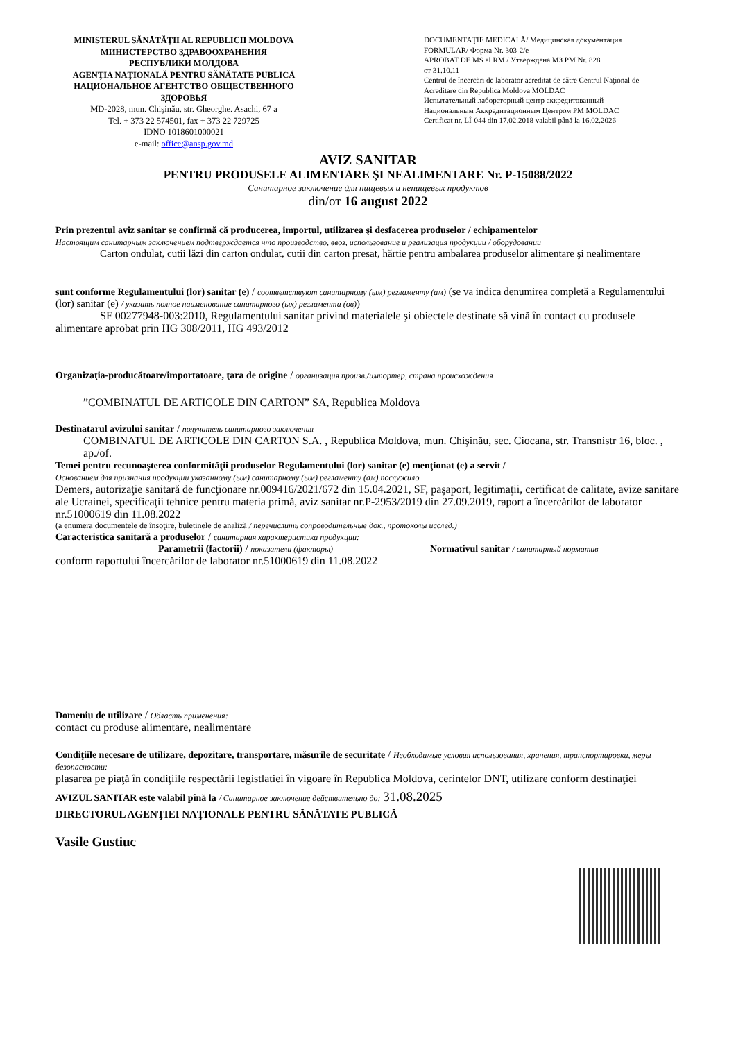MINISTERUL SĂNĂTĂŢII AL REPUBLICII MOLDOVA
МИНИСТЕРСТВО ЗДРАВООХРАНЕНИЯ
РЕСПУБЛИКИ МОЛДОВА
AGENŢIA NAŢIONALĂ PENTRU SĂNĂTATE PUBLICĂ
НАЦИОНАЛЬНОЕ АГЕНТСТВО ОБЩЕСТВЕННОГО ЗДОРОВЬЯ
MD-2028, mun. Chişinău, str. Gheorghe. Asachi, 67 a
Tel. + 373 22 574501, fax + 373 22 729725
IDNO 1018601000021
e-mail: office@ansp.gov.md
DOCUMENTAŢIE MEDICALĂ/ Медицинская документация
FORMULAR/ Форма Nr. 303-2/e
APROBAT DE MS al RM / Утверждена МЗ РМ Nr. 828
от 31.10.11
Centrul de încercări de laborator acreditat de către Centrul Naţional de Acreditare din Republica Moldova MOLDAC
Испытательный лабораторный центр аккредитованный Национальным Аккредитационным Центром РМ MOLDAC
Certificat nr. LÎ-044 din 17.02.2018 valabil până la 16.02.2026
AVIZ SANITAR
PENTRU PRODUSELE ALIMENTARE ŞI NEALIMENTARE Nr. P-15088/2022
Санитарное заключение для пищевых и непищевых продуктов
din/от 16 august 2022
Prin prezentul aviz sanitar se confirmă că producerea, importul, utilizarea şi desfacerea produselor / echipamentelor
Настоящим санитарным заключением подтверждается что производство, ввоз, использование и реализация продукции / оборудовании
Carton ondulat, cutii lăzi din carton ondulat, cutii din carton presat, hărtie pentru ambalarea produselor alimentare şi nealimentare
sunt conforme Regulamentului (lor) sanitar (e) / соответствуют санитарному (ым) регламенту (ам) (se va indica denumirea completă a Regulamentului (lor) sanitar (e) / указать полное наименование санитарного (ых) регламента (ов))
SF 00277948-003:2010, Regulamentului sanitar privind materialele şi obiectele destinate să vină în contact cu produsele alimentare aprobat prin HG 308/2011, HG 493/2012
Organizaţia-producătoare/importatoare, ţara de origine / организация произв./импортер, страна происхождения
”COMBINATUL DE ARTICOLE DIN CARTON” SA, Republica Moldova
Destinatarul avizului sanitar / получатель санитарного заключения
COMBINATUL DE ARTICOLE DIN CARTON S.A. , Republica Moldova, mun. Chişinău, sec. Ciocana, str. Transnistr 16, bloc. , ap./of.
Temei pentru recunoaşterea conformităţii produselor Regulamentului (lor) sanitar (e) menţionat (e) a servit /
Основанием для признания продукции указанному (ым) санитарному (ым) регламенту (ам) послужило
Demers, autorizaţie sanitară de funcţionare nr.009416/2021/672 din 15.04.2021, SF, paşaport, legitimaţii, certificat de calitate, avize sanitare ale Ucrainei, specificaţii tehnice pentru materia primă, aviz sanitar nr.P-2953/2019 din 27.09.2019, raport a încercărilor de laborator nr.51000619 din 11.08.2022
(a enumera documentele de însoţire, buletinele de analiză / перечислить сопроводительные док., протоколы исслед.)
Caracteristica sanitară a produselor / санитарная характеристика продукции:
Parametrii (factorii) / показатели (факторы) Normativul sanitar / санитарный норматив
conform raportului încercărilor de laborator nr.51000619 din 11.08.2022
Domeniu de utilizare / Область применения:
contact cu produse alimentare, nealimentare
Condiţiile necesare de utilizare, depozitare, transportare, măsurile de securitate / Необходимые условия использования, хранения, транспортировки, меры безопасности:
plasarea pe piaţă în condiţiile respectării legistlatiei în vigoare în Republica Moldova, cerintelor DNT, utilizare conform destinaţiei
AVIZUL SANITAR este valabil pînă la / Санитарное заключение действительно до: 31.08.2025
DIRECTORUL AGENŢIEI NAŢIONALE PENTRU SĂNĂTATE PUBLICĂ
Vasile Gustiuc